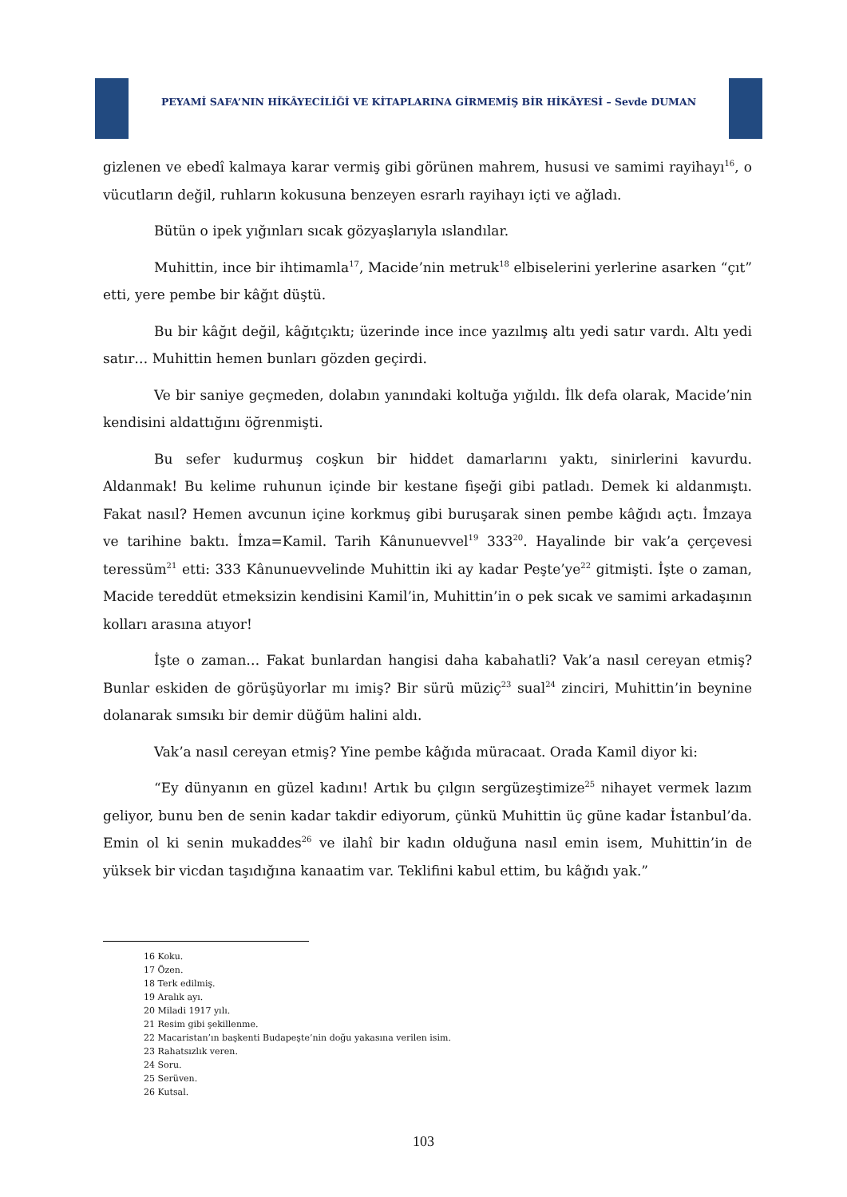PEYAMİ SAFA’NIN HİKÂYECİLİĞİ VE KİTAPLARINA GİRMEMİŞ BİR HİKÂYESİ – Sevde DUMAN
gizlenen ve ebedî kalmaya karar vermiş gibi görünen mahrem, hususi ve samimi rayihayı<sup>16</sup>, o vücutların değil, ruhların kokusuna benzeyen esrarlı rayihayı içti ve ağladı.
Bütün o ipek yığınları sıcak gözyaşlarıyla ıslandılar.
Muhittin, ince bir ihtimamla<sup>17</sup>, Macide’nin metruk<sup>18</sup> elbiselerini yerlerine asarken “çıt” etti, yere pembe bir kâğıt düştü.
Bu bir kâğıt değil, kâğıtçıktı; üzerinde ince ince yazılmış altı yedi satır vardı. Altı yedi satır… Muhittin hemen bunları gözden geçirdi.
Ve bir saniye geçmeden, dolabın yanındaki koltuğa yığıldı. İlk defa olarak, Macide’nin kendisini aldattığını öğrenmişti.
Bu sefer kudurmuş coşkun bir hiddet damarlarını yaktı, sinirlerini kavurdu. Aldanmak! Bu kelime ruhunun içinde bir kestane fişeği gibi patladı. Demek ki aldanmıştı. Fakat nasıl? Hemen avcunun içine korkmuş gibi buruşarak sinen pembe kâğıdı açtı. İmzaya ve tarihine baktı. İmza=Kamil. Tarih Kânunuevvel<sup>19</sup> 333<sup>20</sup>. Hayalinde bir vak’a çerçevesi teressüm<sup>21</sup> etti: 333 Kânunuevvelinde Muhittin iki ay kadar Peşte’ye<sup>22</sup> gitmişti. İşte o zaman, Macide tereddüt etmeksizin kendisini Kamil’in, Muhittin’in o pek sıcak ve samimi arkadaşının kolları arasına atıyor!
İşte o zaman… Fakat bunlardan hangisi daha kabahatli? Vak’a nasıl cereyan etmiş? Bunlar eskiden de görüşüyorlar mı imiş? Bir sürü müziç<sup>23</sup> sual<sup>24</sup> zinciri, Muhittin’in beynine dolanarak sımsıkı bir demir düğüm halini aldı.
Vak’a nasıl cereyan etmiş? Yine pembe kâğıda müracaat. Orada Kamil diyor ki:
“Ey dünyanın en güzel kadını! Artık bu çılgın sergüzeştimize<sup>25</sup> nihayet vermek lazım geliyor, bunu ben de senin kadar takdir ediyorum, çünkü Muhittin üç güne kadar İstanbul’da. Emin ol ki senin mukaddes<sup>26</sup> ve ilahî bir kadın olduğuna nasıl emin isem, Muhittin’in de yüksek bir vicdan taşıdığına kanaatim var. Teklifini kabul ettim, bu kâğıdı yak.”
16 Koku.
17 Özen.
18 Terk edilmiş.
19 Aralık ayı.
20 Miladi 1917 yılı.
21 Resim gibi şekillenme.
22 Macaristan’ın başkenti Budapeşte’nin doğu yakasına verilen isim.
23 Rahatsızlık veren.
24 Soru.
25 Serüven.
26 Kutsal.
103